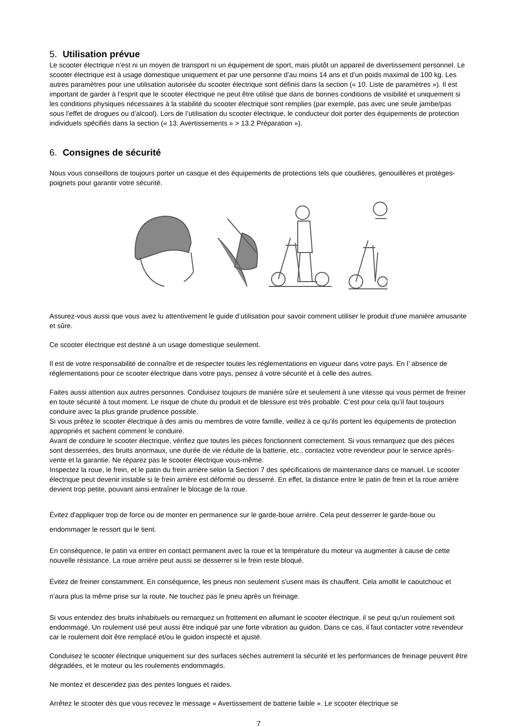5. Utilisation prévue
Le scooter électrique n’est ni un moyen de transport ni un équipement de sport, mais plutôt un appareil de divertissement personnel. Le scooter électrique est à usage domestique uniquement et par une personne d’au moins 14 ans et d’un poids maximal de 100 kg. Les autres paramètres pour une utilisation autorisée du scooter électrique sont définis dans la section (« 10. Liste de paramètres »). Il est important de garder à l’esprit que le scooter électrique ne peut être utilisé que dans de bonnes conditions de visibilité et uniquement si les conditions physiques nécessaires à la stabilité du scooter électrique sont remplies (par exemple, pas avec une seule jambe/pas sous l’effet de drogues ou d’alcool). Lors de l’utilisation du scooter électrique, le conducteur doit porter des équipements de protection individuels spécifiés dans la section (« 13. Avertissements » > 13.2 Préparation »).
6. Consignes de sécurité
Nous vous conseillons de toujours porter un casque et des équipements de protections tels que coudières, genouillères et protèges-poignets pour garantir votre sécurité.
Assurez-vous aussi que vous avez lu attentivement le guide d’utilisation pour savoir comment utiliser le produit d'une manière amusante et sûre.
Ce scooter électrique est destiné à un usage domestique seulement.
Il est de votre responsabilité de connaître et de respecter toutes les réglementations en vigueur dans votre pays. En l’ absence de réglementations pour ce scooter électrique dans votre pays, pensez à votre sécurité et à celle des autres.
Faites aussi attention aux autres personnes. Conduisez toujours de manière sûre et seulement à une vitesse qui vous permet de freiner en toute sécurité à tout moment. Le risque de chute du produit et de blessure est très probable. C’est pour cela qu’il faut toujours conduire avec la plus grande prudence possible.
Si vous prêtez le scooter électrique à des amis ou membres de votre famille, veillez à ce qu’ils portent les équipements de protection appropriés et sachent comment le conduire.
Avant de conduire le scooter électrique, vérifiez que toutes les pièces fonctionnent correctement. Si vous remarquez que des pièces sont desserrées, des bruits anormaux, une durée de vie réduite de la batterie, etc., contactez votre revendeur pour le service après-vente et la garantie. Ne réparez pas le scooter électrique vous-même.
Inspectez la roue, le frein, et le patin du frein arrière selon la Section 7 des spécifications de maintenance dans ce manuel. Le scooter électrique peut devenir instable si le frein arrière est déformé ou desserré. En effet, la distance entre le patin de frein et la roue arrière devient trop petite, pouvant ainsi entraîner le blocage de la roue.
Évitez d'appliquer trop de force ou de monter en permanence sur le garde-boue arrière. Cela peut desserrer le garde-boue ou endommager le ressort qui le tient.
En conséquence, le patin va entrer en contact permanent avec la roue et la température du moteur va augmenter à cause de cette nouvelle résistance. La roue arrière peut aussi se desserrer si le frein reste bloqué.
Évitez de freiner constamment. En conséquence, les pneus non seulement s'usent mais ils chauffent. Cela amollit le caoutchouc et n'aura plus la même prise sur la route. Ne touchez pas le pneu après un freinage.
Si vous entendez des bruits inhabituels ou remarquez un frottement en allumant le scooter électrique, il se peut qu'un roulement soit endommagé. Un roulement usé peut aussi être indiqué par une forte vibration au guidon. Dans ce cas, il faut contacter votre revendeur car le roulement doit être remplacé et/ou le guidon inspecté et ajusté.
Conduisez le scooter électrique uniquement sur des surfaces sèches autrement la sécurité et les performances de freinage peuvent être dégradées, et le moteur ou les roulements endommagés.
Ne montez et descendez pas des pentes longues et raides.
Arrêtez le scooter dès que vous recevez le message « Avertissement de batterie faible ». Le scooter électrique se
7